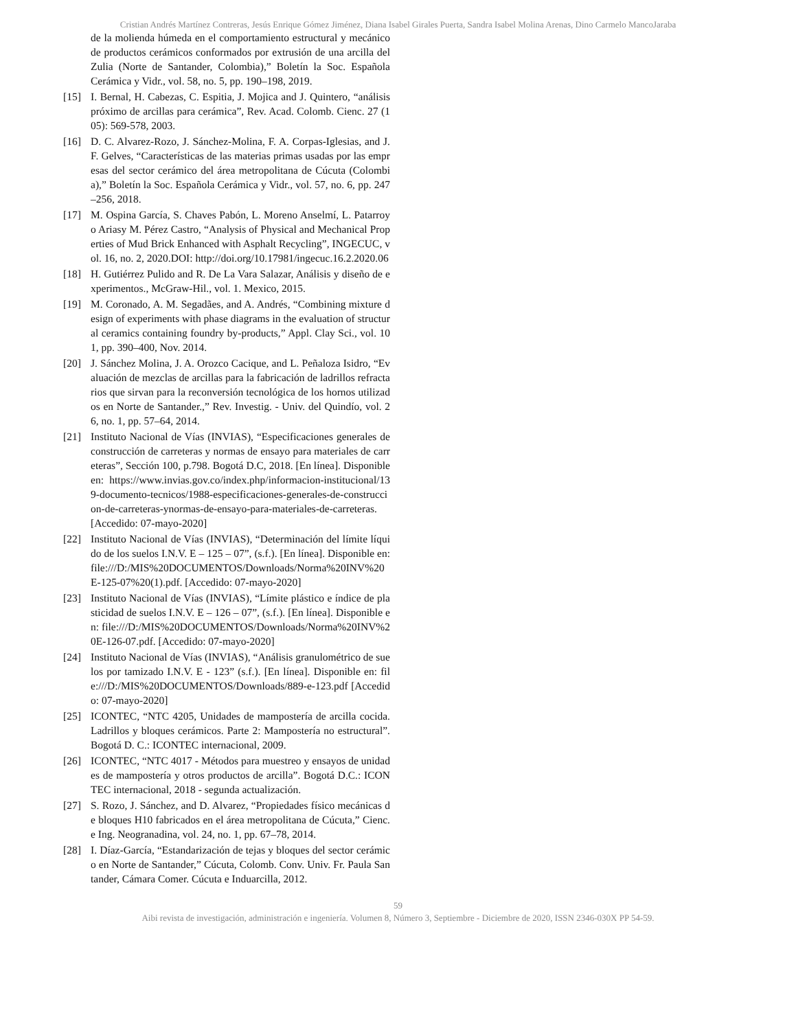Cristian Andrés Martínez Contreras, Jesús Enrique Gómez Jiménez, Diana Isabel Girales Puerta, Sandra Isabel Molina Arenas, Dino Carmelo MancoJaraba
de la molienda húmeda en el comportamiento estructural y mecánico de productos cerámicos conformados por extrusión de una arcilla del Zulia (Norte de Santander, Colombia),” Boletín la Soc. Española Cerámica y Vidr., vol. 58, no. 5, pp. 190–198, 2019.
[15] I. Bernal, H. Cabezas, C. Espitia, J. Mojica and J. Quintero, “análisis próximo de arcillas para cerámica”, Rev. Acad. Colomb. Cienc. 27 (105): 569-578, 2003.
[16] D. C. Alvarez-Rozo, J. Sánchez-Molina, F. A. Corpas-Iglesias, and J. F. Gelves, “Características de las materias primas usadas por las empresas del sector cerámico del área metropolitana de Cúcuta (Colombia),” Boletín la Soc. Española Cerámica y Vidr., vol. 57, no. 6, pp. 247–256, 2018.
[17] M. Ospina García, S. Chaves Pabón, L. Moreno Anselmí, L. Patarroyo Ariasy M. Pérez Castro, “Analysis of Physical and Mechanical Properties of Mud Brick Enhanced with Asphalt Recycling”, INGECUC, vol. 16, no. 2, 2020.DOI: http://doi.org/10.17981/ingecuc.16.2.2020.06
[18] H. Gutiérrez Pulido and R. De La Vara Salazar, Análisis y diseño de experimentos., McGraw-Hil., vol. 1. Mexico, 2015.
[19] M. Coronado, A. M. Segadães, and A. Andrés, “Combining mixture design of experiments with phase diagrams in the evaluation of structural ceramics containing foundry by-products,” Appl. Clay Sci., vol. 101, pp. 390–400, Nov. 2014.
[20] J. Sánchez Molina, J. A. Orozco Cacique, and L. Peñaloza Isidro, “Evaluación de mezclas de arcillas para la fabricación de ladrillos refractarios que sirvan para la reconversión tecnológica de los hornos utilizados en Norte de Santander.,” Rev. Investig. - Univ. del Quindío, vol. 26, no. 1, pp. 57–64, 2014.
[21] Instituto Nacional de Vías (INVIAS), “Especificaciones generales de construcción de carreteras y normas de ensayo para materiales de carreteras”, Sección 100, p.798. Bogotá D.C, 2018. [En línea]. Disponible en: https://www.invias.gov.co/index.php/informacion-institucional/139-documento-tecnicos/1988-especificaciones-generales-de-construccion-de-carreteras-ynormas-de-ensayo-para-materiales-de-carreteras. [Accedido: 07-mayo-2020]
[22] Instituto Nacional de Vías (INVIAS), “Determinación del límite líquido de los suelos I.N.V. E – 125 – 07”, (s.f.). [En línea]. Disponible en: file:///D:/MIS%20DOCUMENTOS/Downloads/Norma%20INV%20E-125-07%20(1).pdf. [Accedido: 07-mayo-2020]
[23] Instituto Nacional de Vías (INVIAS), “Límite plástico e índice de plasticidad de suelos I.N.V. E – 126 – 07”, (s.f.). [En línea]. Disponible en: file:///D:/MIS%20DOCUMENTOS/Downloads/Norma%20INV%20E-126-07.pdf. [Accedido: 07-mayo-2020]
[24] Instituto Nacional de Vías (INVIAS), “Análisis granulométrico de suelos por tamizado I.N.V. E - 123” (s.f.). [En línea]. Disponible en: file:///D:/MIS%20DOCUMENTOS/Downloads/889-e-123.pdf [Accedido: 07-mayo-2020]
[25] ICONTEC, “NTC 4205, Unidades de mampostería de arcilla cocida. Ladrillos y bloques cerámicos. Parte 2: Mampostería no estructural”. Bogotá D. C.: ICONTEC internacional, 2009.
[26] ICONTEC, “NTC 4017 - Métodos para muestreo y ensayos de unidades de mampostería y otros productos de arcilla”. Bogotá D.C.: ICONTEC internacional, 2018 - segunda actualización.
[27] S. Rozo, J. Sánchez, and D. Alvarez, “Propiedades físico mecánicas de bloques H10 fabricados en el área metropolitana de Cúcuta,” Cienc. e Ing. Neogranadina, vol. 24, no. 1, pp. 67–78, 2014.
[28] I. Díaz-García, “Estandarización de tejas y bloques del sector cerámico en Norte de Santander,” Cúcuta, Colomb. Conv. Univ. Fr. Paula Santander, Cámara Comer. Cúcuta e Induarcilla, 2012.
59
Aibi revista de investigación, administración e ingeniería. Volumen 8, Número 3, Septiembre - Diciembre de 2020, ISSN 2346-030X PP 54-59.